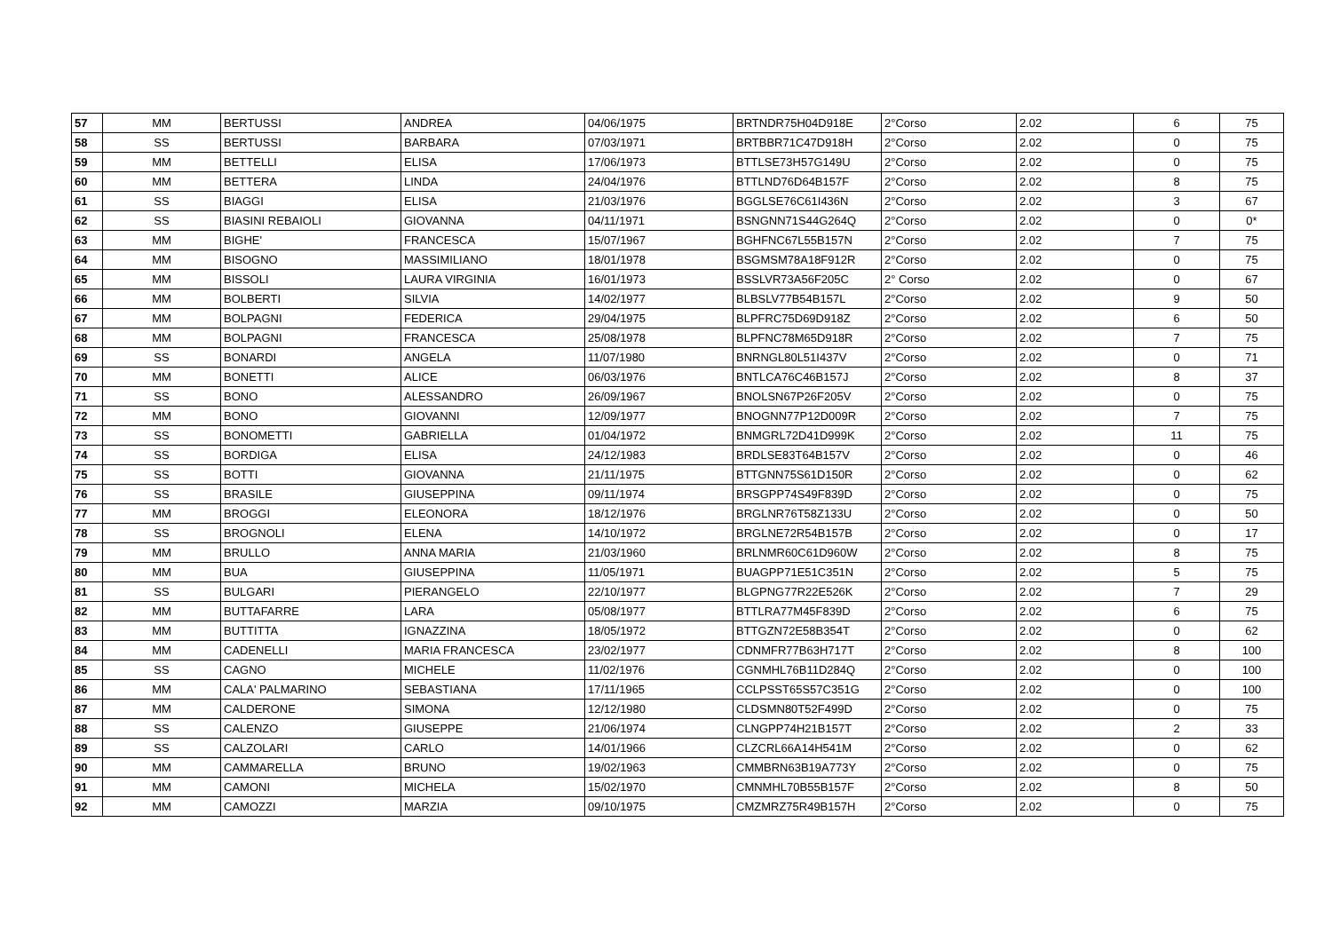| 57 | MM | BERTUSSI | ANDREA | 04/06/1975 | BRTNDR75H04D918E | 2°Corso | 2.02 | 6 | 75 |
| 58 | SS | BERTUSSI | BARBARA | 07/03/1971 | BRTBBR71C47D918H | 2°Corso | 2.02 | 0 | 75 |
| 59 | MM | BETTELLI | ELISA | 17/06/1973 | BTTLSE73H57G149U | 2°Corso | 2.02 | 0 | 75 |
| 60 | MM | BETTERA | LINDA | 24/04/1976 | BTTLND76D64B157F | 2°Corso | 2.02 | 8 | 75 |
| 61 | SS | BIAGGI | ELISA | 21/03/1976 | BGGLSE76C61I436N | 2°Corso | 2.02 | 3 | 67 |
| 62 | SS | BIASINI REBAIOLI | GIOVANNA | 04/11/1971 | BSNGNN71S44G264Q | 2°Corso | 2.02 | 0 | 0* |
| 63 | MM | BIGHE' | FRANCESCA | 15/07/1967 | BGHFNC67L55B157N | 2°Corso | 2.02 | 7 | 75 |
| 64 | MM | BISOGNO | MASSIMILIANO | 18/01/1978 | BSGMSM78A18F912R | 2°Corso | 2.02 | 0 | 75 |
| 65 | MM | BISSOLI | LAURA VIRGINIA | 16/01/1973 | BSSLVR73A56F205C | 2° Corso | 2.02 | 0 | 67 |
| 66 | MM | BOLBERTI | SILVIA | 14/02/1977 | BLBSLV77B54B157L | 2°Corso | 2.02 | 9 | 50 |
| 67 | MM | BOLPAGNI | FEDERICA | 29/04/1975 | BLPFRC75D69D918Z | 2°Corso | 2.02 | 6 | 50 |
| 68 | MM | BOLPAGNI | FRANCESCA | 25/08/1978 | BLPFNC78M65D918R | 2°Corso | 2.02 | 7 | 75 |
| 69 | SS | BONARDI | ANGELA | 11/07/1980 | BNRNGL80L51I437V | 2°Corso | 2.02 | 0 | 71 |
| 70 | MM | BONETTI | ALICE | 06/03/1976 | BNTLCA76C46B157J | 2°Corso | 2.02 | 8 | 37 |
| 71 | SS | BONO | ALESSANDRO | 26/09/1967 | BNOLSN67P26F205V | 2°Corso | 2.02 | 0 | 75 |
| 72 | MM | BONO | GIOVANNI | 12/09/1977 | BNOGNN77P12D009R | 2°Corso | 2.02 | 7 | 75 |
| 73 | SS | BONOMETTI | GABRIELLA | 01/04/1972 | BNMGRL72D41D999K | 2°Corso | 2.02 | 11 | 75 |
| 74 | SS | BORDIGA | ELISA | 24/12/1983 | BRDLSE83T64B157V | 2°Corso | 2.02 | 0 | 46 |
| 75 | SS | BOTTI | GIOVANNA | 21/11/1975 | BTTGNN75S61D150R | 2°Corso | 2.02 | 0 | 62 |
| 76 | SS | BRASILE | GIUSEPPINA | 09/11/1974 | BRSGPP74S49F839D | 2°Corso | 2.02 | 0 | 75 |
| 77 | MM | BROGGI | ELEONORA | 18/12/1976 | BRGLNR76T58Z133U | 2°Corso | 2.02 | 0 | 50 |
| 78 | SS | BROGNOLI | ELENA | 14/10/1972 | BRGLNE72R54B157B | 2°Corso | 2.02 | 0 | 17 |
| 79 | MM | BRULLO | ANNA MARIA | 21/03/1960 | BRLNMR60C61D960W | 2°Corso | 2.02 | 8 | 75 |
| 80 | MM | BUA | GIUSEPPINA | 11/05/1971 | BUAGPP71E51C351N | 2°Corso | 2.02 | 5 | 75 |
| 81 | SS | BULGARI | PIERANGELO | 22/10/1977 | BLGPNG77R22E526K | 2°Corso | 2.02 | 7 | 29 |
| 82 | MM | BUTTAFARRE | LARA | 05/08/1977 | BTTLRA77M45F839D | 2°Corso | 2.02 | 6 | 75 |
| 83 | MM | BUTTITTA | IGNAZZINA | 18/05/1972 | BTTGZN72E58B354T | 2°Corso | 2.02 | 0 | 62 |
| 84 | MM | CADENELLI | MARIA FRANCESCA | 23/02/1977 | CDNMFR77B63H717T | 2°Corso | 2.02 | 8 | 100 |
| 85 | SS | CAGNO | MICHELE | 11/02/1976 | CGNMHL76B11D284Q | 2°Corso | 2.02 | 0 | 100 |
| 86 | MM | CALA' PALMARINO | SEBASTIANA | 17/11/1965 | CCLPSST65S57C351G | 2°Corso | 2.02 | 0 | 100 |
| 87 | MM | CALDERONE | SIMONA | 12/12/1980 | CLDSMN80T52F499D | 2°Corso | 2.02 | 0 | 75 |
| 88 | SS | CALENZO | GIUSEPPE | 21/06/1974 | CLNGPP74H21B157T | 2°Corso | 2.02 | 2 | 33 |
| 89 | SS | CALZOLARI | CARLO | 14/01/1966 | CLZCRL66A14H541M | 2°Corso | 2.02 | 0 | 62 |
| 90 | MM | CAMMARELLA | BRUNO | 19/02/1963 | CMMBRN63B19A773Y | 2°Corso | 2.02 | 0 | 75 |
| 91 | MM | CAMONI | MICHELA | 15/02/1970 | CMNMHL70B55B157F | 2°Corso | 2.02 | 8 | 50 |
| 92 | MM | CAMOZZI | MARZIA | 09/10/1975 | CMZMRZ75R49B157H | 2°Corso | 2.02 | 0 | 75 |